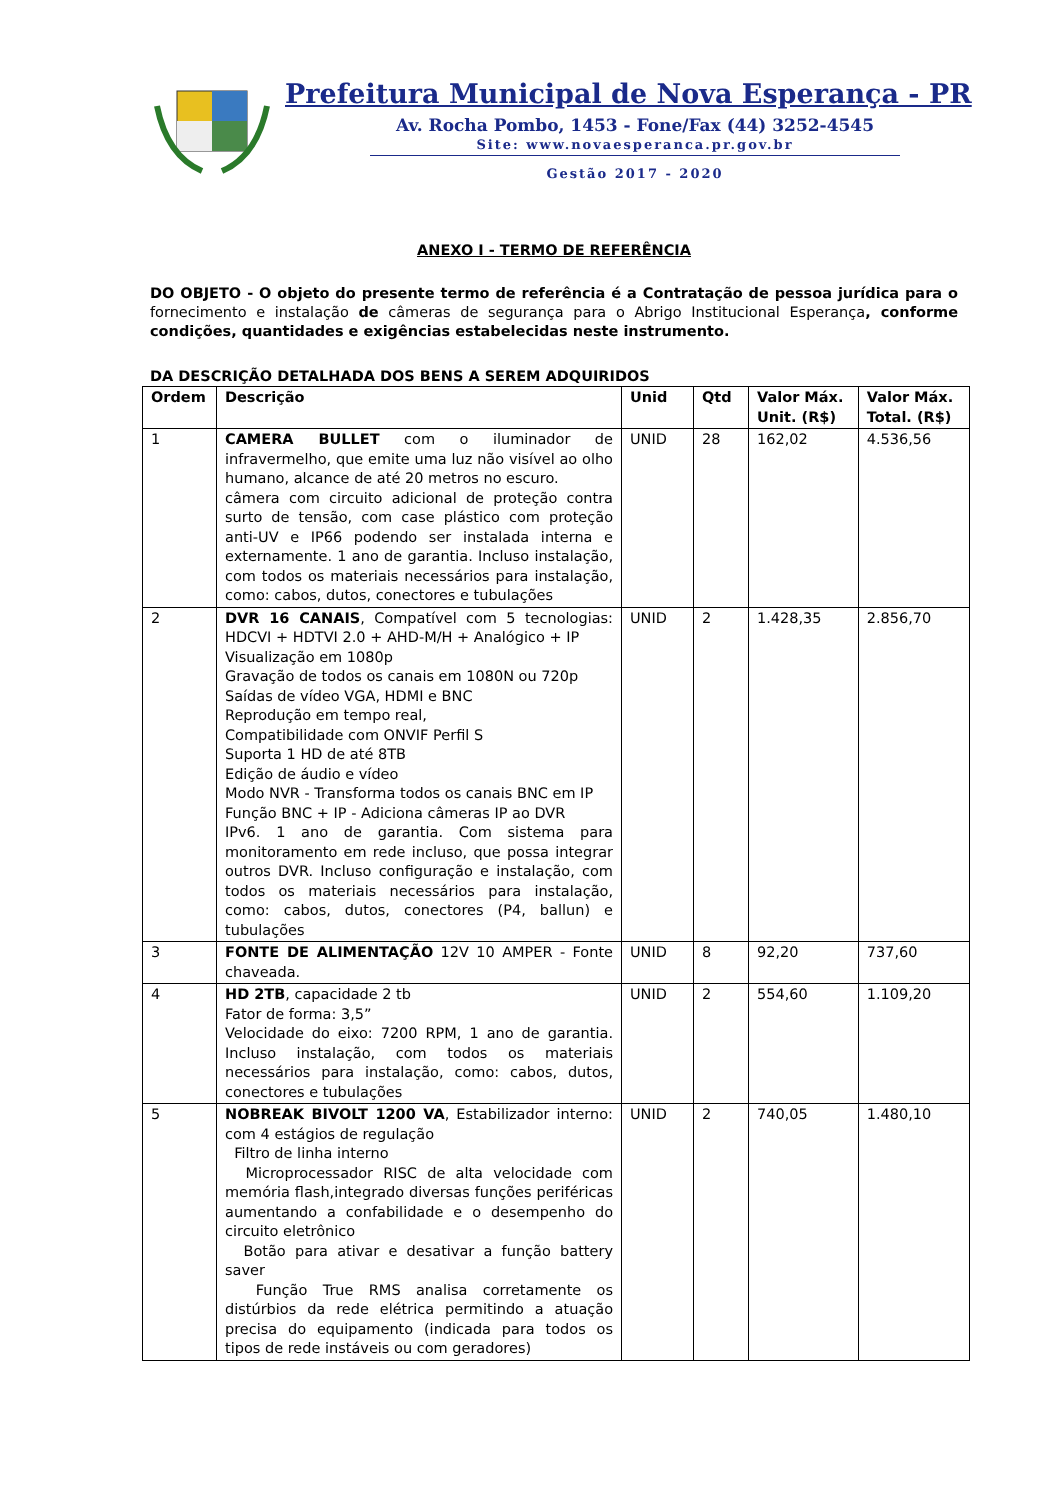Prefeitura Municipal de Nova Esperança - PR
Av. Rocha Pombo, 1453 - Fone/Fax (44) 3252-4545
Site: www.novaesperanca.pr.gov.br
Gestão 2017 - 2020
ANEXO I - TERMO DE REFERÊNCIA
DO OBJETO - O objeto do presente termo de referência é a Contratação de pessoa jurídica para o fornecimento e instalação de câmeras de segurança para o Abrigo Institucional Esperança, conforme condições, quantidades e exigências estabelecidas neste instrumento.
DA DESCRIÇÃO DETALHADA DOS BENS A SEREM ADQUIRIDOS
| Ordem | Descrição | Unid | Qtd | Valor Máx. Unit. (R$) | Valor Máx. Total. (R$) |
| --- | --- | --- | --- | --- | --- |
| 1 | CAMERA BULLET com o iluminador de infravermelho, que emite uma luz não visível ao olho humano, alcance de até 20 metros no escuro. câmera com circuito adicional de proteção contra surto de tensão, com case plástico com proteção anti-UV e IP66 podendo ser instalada interna e externamente. 1 ano de garantia. Incluso instalação, com todos os materiais necessários para instalação, como: cabos, dutos, conectores e tubulações | UNID | 28 | 162,02 | 4.536,56 |
| 2 | DVR 16 CANAIS , Compatível com 5 tecnologias: HDCVI + HDTVI 2.0 + AHD-M/H + Analógico + IP Visualização em 1080p Gravação de todos os canais em 1080N ou 720p Saídas de vídeo VGA, HDMI e BNC Reprodução em tempo real, Compatibilidade com ONVIF Perfil S Suporta 1 HD de até 8TB Edição de áudio e vídeo Modo NVR - Transforma todos os canais BNC em IP Função BNC + IP - Adiciona câmeras IP ao DVR IPv6. 1 ano de garantia. Com sistema para monitoramento em rede incluso, que possa integrar outros DVR. Incluso configuração e instalação, com todos os materiais necessários para instalação, como: cabos, dutos, conectores (P4, ballun) e tubulações | UNID | 2 | 1.428,35 | 2.856,70 |
| 3 | FONTE DE ALIMENTAÇÃO 12V 10 AMPER - Fonte chaveada. | UNID | 8 | 92,20 | 737,60 |
| 4 | HD 2TB , capacidade 2 tb Fator de forma: 3,5” Velocidade do eixo: 7200 RPM, 1 ano de garantia. Incluso instalação, com todos os materiais necessários para instalação, como: cabos, dutos, conectores e tubulações | UNID | 2 | 554,60 | 1.109,20 |
| 5 | NOBREAK BIVOLT 1200 VA , Estabilizador interno: com 4 estágios de regulação Filtro de linha interno Microprocessador RISC de alta velocidade com memória flash,integrado diversas funções periféricas aumentando a confabilidade e o desempenho do circuito eletrônico Botão para ativar e desativar a função battery saver Função True RMS analisa corretamente os distúrbios da rede elétrica permitindo a atuação precisa do equipamento (indicada para todos os tipos de rede instáveis ou com geradores) | UNID | 2 | 740,05 | 1.480,10 |